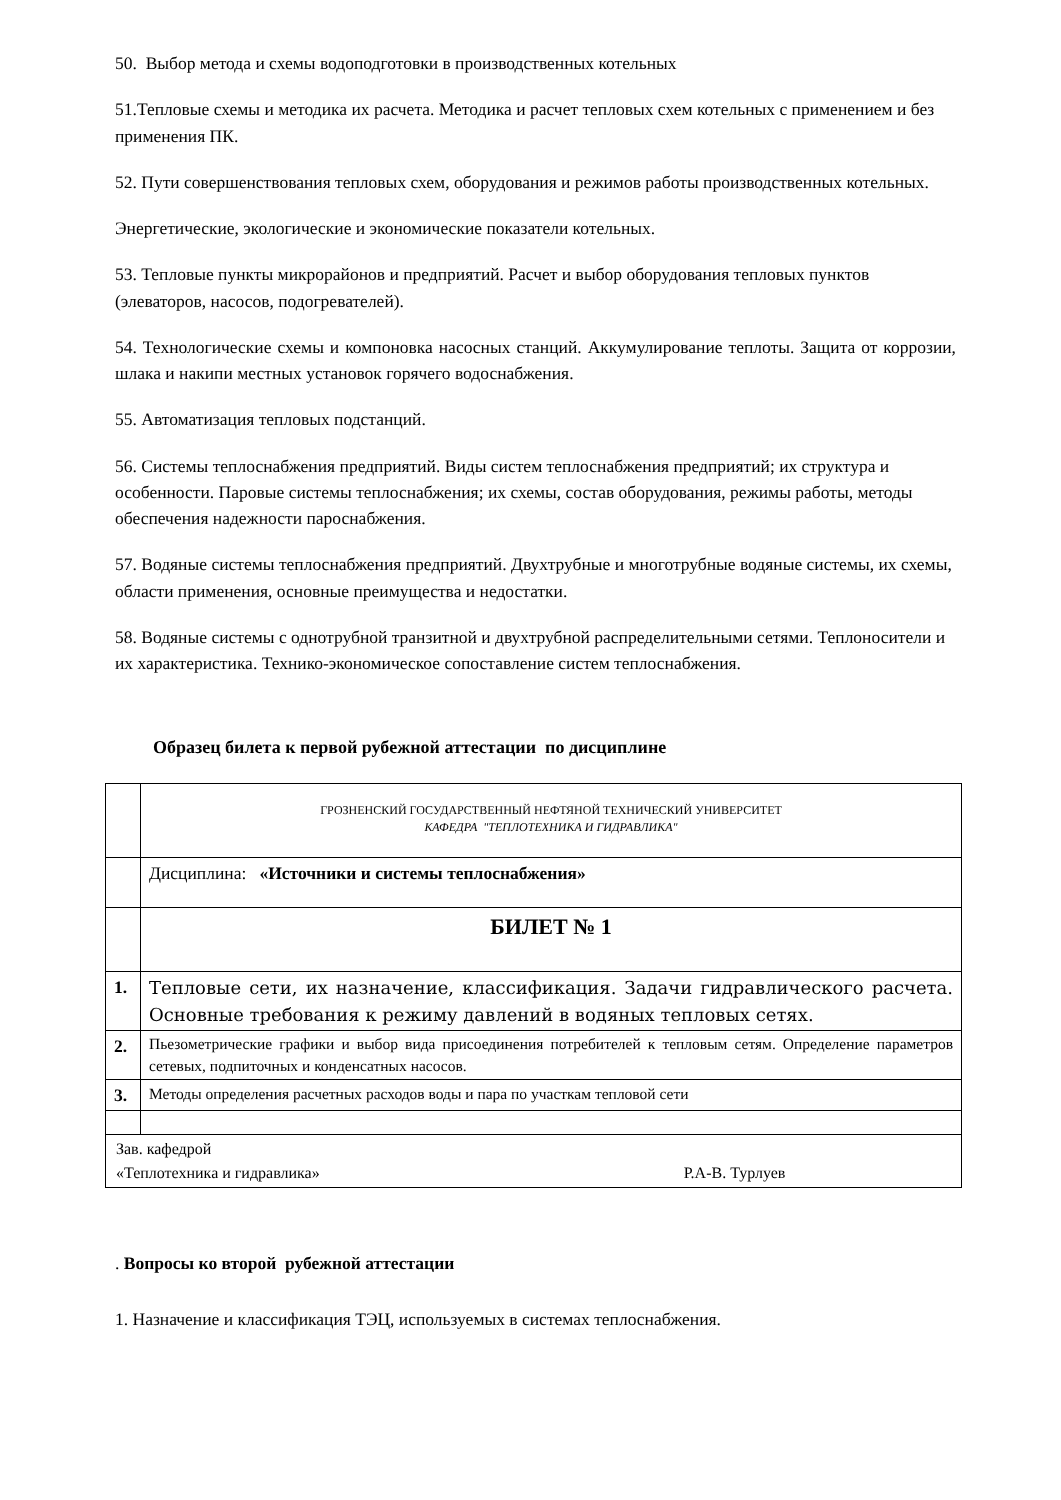50. Выбор метода и схемы водоподготовки в производственных котельных
51.Тепловые схемы и методика их расчета. Методика и расчет тепловых схем котельных с применением и без применения ПК.
52. Пути совершенствования тепловых схем, оборудования и режимов работы производственных котельных.
Энергетические, экологические и экономические показатели котельных.
53. Тепловые пункты микрорайонов и предприятий. Расчет и выбор оборудования тепловых пунктов (элеваторов, насосов, подогревателей).
54. Технологические схемы и компоновка насосных станций. Аккумулирование теплоты. Защита от коррозии, шлака и накипи местных установок горячего водоснабжения.
55. Автоматизация тепловых подстанций.
56. Системы теплоснабжения предприятий. Виды систем теплоснабжения предприятий; их структура и особенности. Паровые системы теплоснабжения; их схемы, состав оборудования, режимы работы, методы обеспечения надежности пароснабжения.
57. Водяные системы теплоснабжения предприятий. Двухтрубные и многотрубные водяные системы, их схемы, области применения, основные преимущества и недостатки.
58. Водяные системы с однотрубной транзитной и двухтрубной распределительными сетями. Теплоносители и их характеристика. Технико-экономическое сопоставление систем теплоснабжения.
Образец билета к первой рубежной аттестации по дисциплине
| | ГРОЗНЕНСКИЙ ГОСУДАРСТВЕННЫЙ НЕФТЯНОЙ ТЕХНИЧЕСКИЙ УНИВЕРСИТЕТ КАФЕДРА "ТЕПЛОТЕХНИКА И ГИДРАВЛИКА" |
| | Дисциплина: «Источники и системы теплоснабжения» |
| | БИЛЕТ № 1 |
| 1. | Тепловые сети, их назначение, классификация. Задачи гидравлического расчета. Основные требования к режиму давлений в водяных тепловых сетях. |
| 2. | Пьезометрические графики и выбор вида присоединения потребителей к тепловым сетям. Определение параметров сетевых, подпиточных и конденсатных насосов. |
| 3. | Методы определения расчетных расходов воды и пара по участкам тепловой сети |
| Зав. кафедрой «Теплотехника и гидравлика» Р.А-В. Турлуев | |
. Вопросы ко второй рубежной аттестации
1. Назначение и классификация ТЭЦ, используемых в системах теплоснабжения.